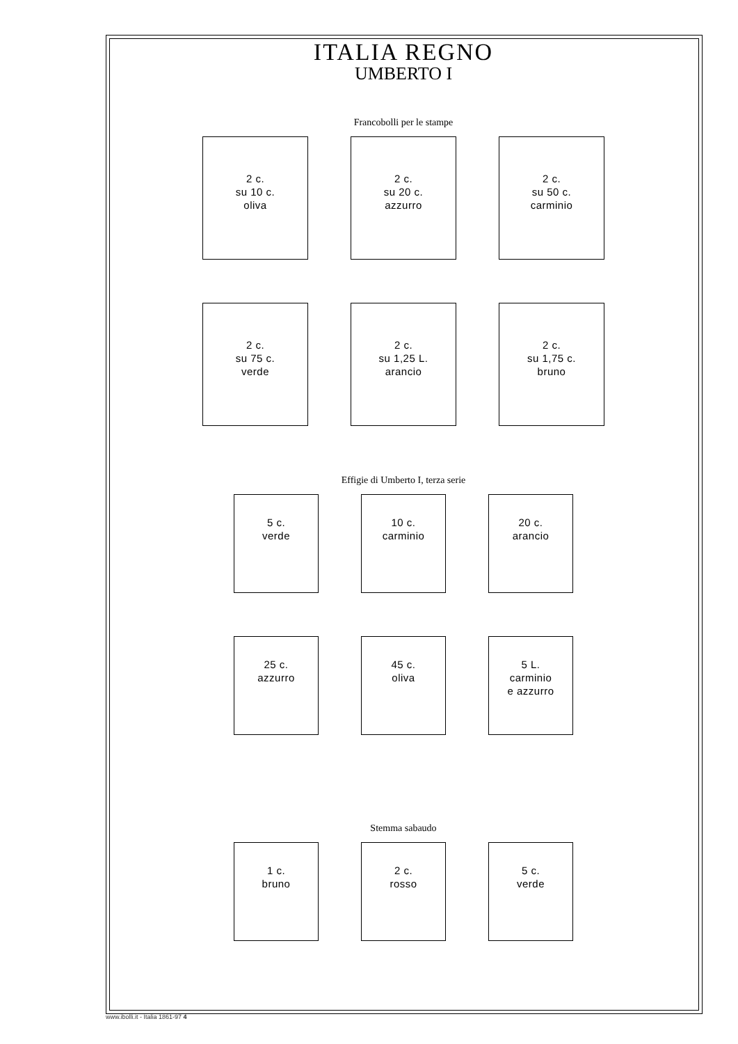ITALIA REGNO
UMBERTO I
Francobolli per le stampe
2 c.
su 10 c.
oliva
2 c.
su 20 c.
azzurro
2 c.
su 50 c.
carminio
2 c.
su 75 c.
verde
2 c.
su 1,25 L.
arancio
2 c.
su 1,75 c.
bruno
Effigie di Umberto I, terza serie
5 c.
verde
10 c.
carminio
20 c.
arancio
25 c.
azzurro
45 c.
oliva
5 L.
carminio
e azzurro
Stemma sabaudo
1 c.
bruno
2 c.
rosso
5 c.
verde
www.ibolli.it - Italia 1861-97 4